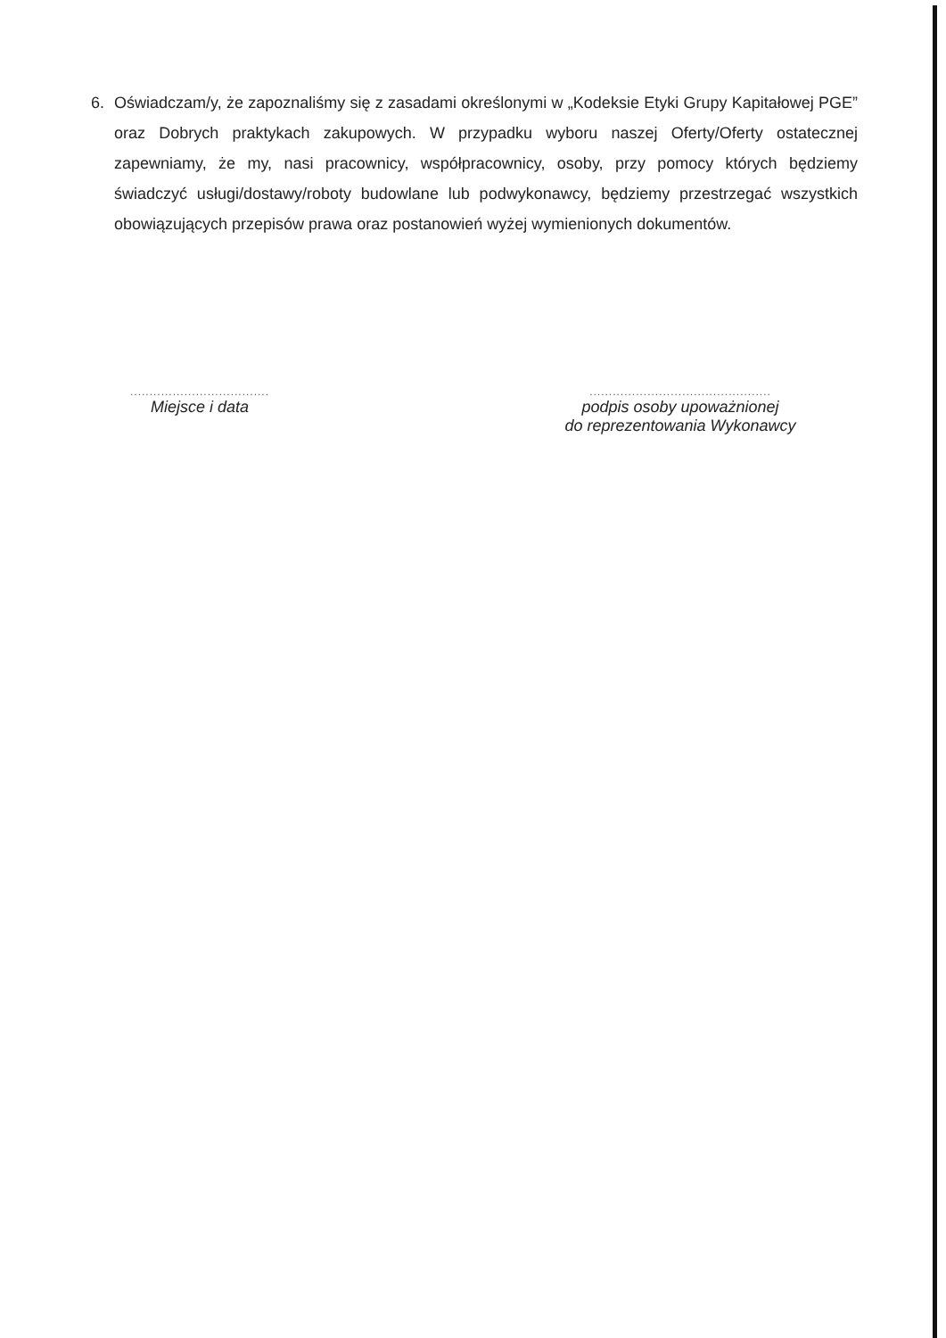6. Oświadczam/y, że zapoznaliśmy się z zasadami określonymi w „Kodeksie Etyki Grupy Kapitałowej PGE” oraz Dobrych praktykach zakupowych. W przypadku wyboru naszej Oferty/Oferty ostatecznej zapewniamy, że my, nasi pracownicy, współpracownicy, osoby, przy pomocy których będziemy świadczyć usługi/dostawy/roboty budowlane lub podwykonawcy, będziemy przestrzegać wszystkich obowiązujących przepisów prawa oraz postanowień wyżej wymienionych dokumentów.
....................................
Miejsce i data
...............................................
podpis osoby upoważnionej
do reprezentowania Wykonawcy